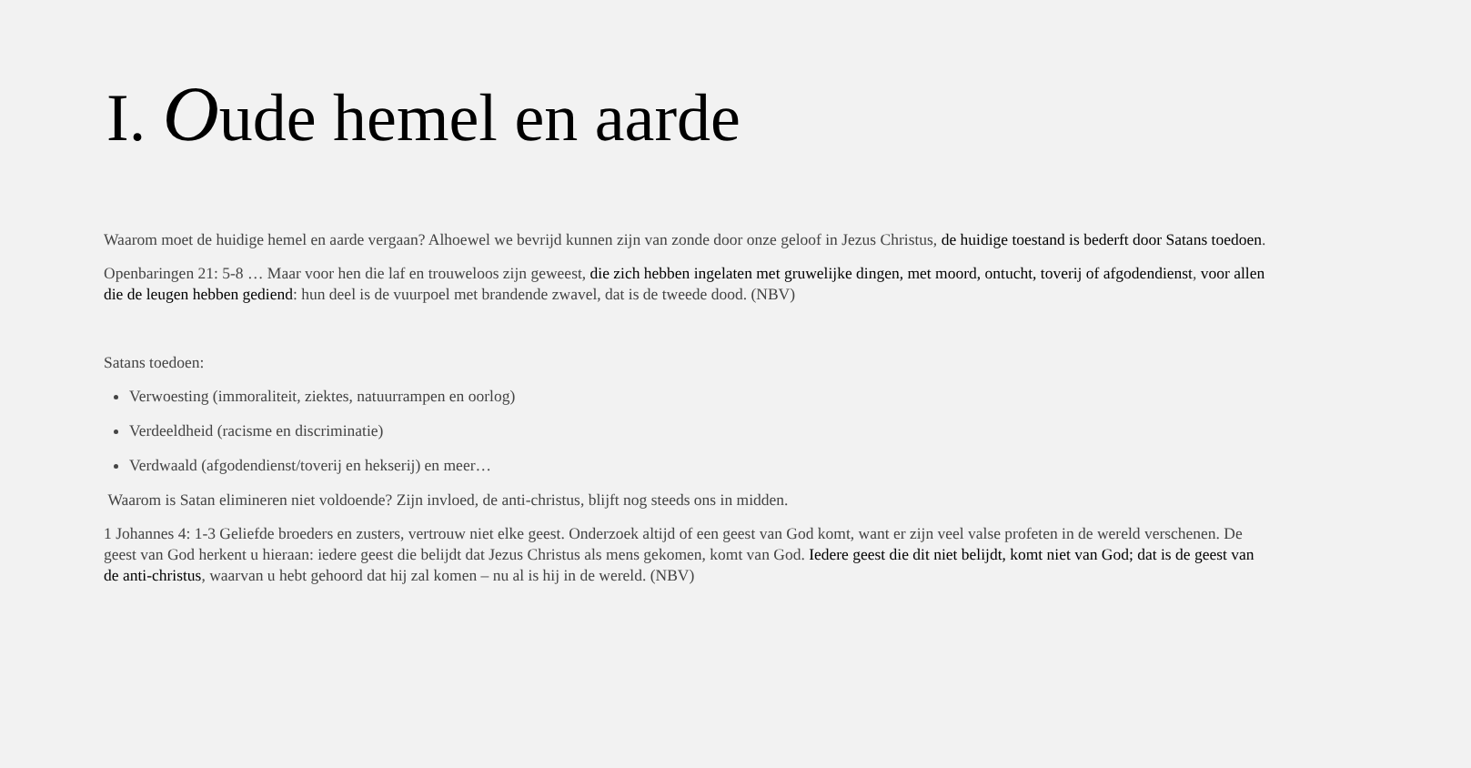I. Oude hemel en aarde
Waarom moet de huidige hemel en aarde vergaan? Alhoewel we bevrijd kunnen zijn van zonde door onze geloof in Jezus Christus, de huidige toestand is bederft door Satans toedoen.
Openbaringen 21: 5-8 … Maar voor hen die laf en trouweloos zijn geweest, die zich hebben ingelaten met gruwelijke dingen, met moord, ontucht, toverij of afgodendienst, voor allen die de leugen hebben gediend: hun deel is de vuurpoel met brandende zwavel, dat is de tweede dood. (NBV)
Satans toedoen:
Verwoesting (immoraliteit, ziektes, natuurrampen en oorlog)
Verdeeldheid (racisme en discriminatie)
Verdwaald (afgodendienst/toverij en hekserij) en meer…
Waarom is Satan elimineren niet voldoende? Zijn invloed, de anti-christus, blijft nog steeds ons in midden.
1 Johannes 4: 1-3 Geliefde broeders en zusters, vertrouw niet elke geest. Onderzoek altijd of een geest van God komt, want er zijn veel valse profeten in de wereld verschenen. De geest van God herkent u hieraan: iedere geest die belijdt dat Jezus Christus als mens gekomen, komt van God. Iedere geest die dit niet belijdt, komt niet van God; dat is de geest van de anti-christus, waarvan u hebt gehoord dat hij zal komen – nu al is hij in de wereld. (NBV)